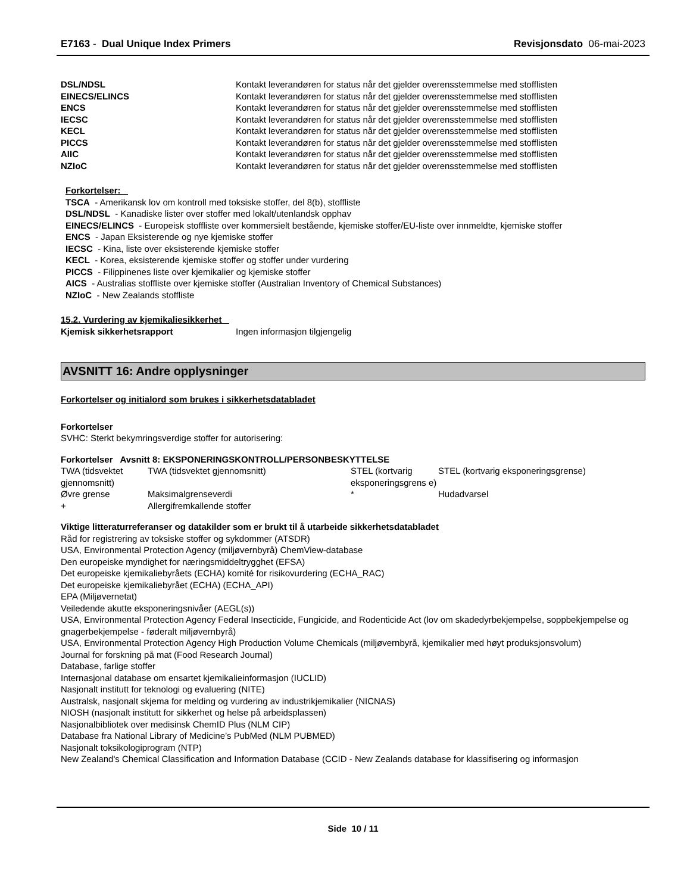E7163 - Dual Unique Index Primers Revisjonsdato 06-mai-2023
| DSL/NDSL | Kontakt leverandøren for status når det gjelder overensstemmelse med stofflisten |
| EINECS/ELINCS | Kontakt leverandøren for status når det gjelder overensstemmelse med stofflisten |
| ENCS | Kontakt leverandøren for status når det gjelder overensstemmelse med stofflisten |
| IECSC | Kontakt leverandøren for status når det gjelder overensstemmelse med stofflisten |
| KECL | Kontakt leverandøren for status når det gjelder overensstemmelse med stofflisten |
| PICCS | Kontakt leverandøren for status når det gjelder overensstemmelse med stofflisten |
| AIIC | Kontakt leverandøren for status når det gjelder overensstemmelse med stofflisten |
| NZIoC | Kontakt leverandøren for status når det gjelder overensstemmelse med stofflisten |
Forkortelser:
TSCA - Amerikansk lov om kontroll med toksiske stoffer, del 8(b), stoffliste
DSL/NDSL - Kanadiske lister over stoffer med lokalt/utenlandsk opphav
EINECS/ELINCS - Europeisk stoffliste over kommersielt bestående, kjemiske stoffer/EU-liste over innmeldte, kjemiske stoffer
ENCS - Japan Eksisterende og nye kjemiske stoffer
IECSC - Kina, liste over eksisterende kjemiske stoffer
KECL - Korea, eksisterende kjemiske stoffer og stoffer under vurdering
PICCS - Filippinenes liste over kjemikalier og kjemiske stoffer
AICS - Australias stoffliste over kjemiske stoffer (Australian Inventory of Chemical Substances)
NZIoC - New Zealands stoffliste
15.2. Vurdering av kjemikaliesikkerhet
| Kjemisk sikkerhetsrapport | Ingen informasjon tilgjengelig |
AVSNITT 16: Andre opplysninger
Forkortelser og initialord som brukes i sikkerhetsdatabladet
Forkortelser
SVHC: Sterkt bekymringsverdige stoffer for autorisering:
Forkortelser Avsnitt 8: EKSPONERINGSKONTROLL/PERSONBESKYTTELSE
| TWA (tidsvektet gjennomsnitt) | TWA (tidsvektet gjennomsnitt) | STEL (kortvarig eksponeringsgrens e) | STEL (kortvarig eksponeringsgrense) |
| Øvre grense | Maksimalgrenseverdi | * | Hudadvarsel |
| + | Allergifremkallende stoffer | | |
Viktige litteraturreferanser og datakilder som er brukt til å utarbeide sikkerhetsdatabladet
Råd for registrering av toksiske stoffer og sykdommer (ATSDR)
USA, Environmental Protection Agency (miljøvernbyrå) ChemView-database
Den europeiske myndighet for næringsmiddeltrygghet (EFSA)
Det europeiske kjemikaliebyråets (ECHA) komité for risikovurdering (ECHA_RAC)
Det europeiske kjemikaliebyrået (ECHA) (ECHA_API)
EPA (Miljøvernetat)
Veiledende akutte eksponeringsnivåer (AEGL(s))
USA, Environmental Protection Agency Federal Insecticide, Fungicide, and Rodenticide Act (lov om skadedyrbekjempelse, soppbekjempelse og gnagerbekjempelse - føderalt miljøvernbyrå)
USA, Environmental Protection Agency High Production Volume Chemicals (miljøvernbyrå, kjemikalier med høyt produksjonsvolum)
Journal for forskning på mat (Food Research Journal)
Database, farlige stoffer
Internasjonal database om ensartet kjemikalieinformasjon (IUCLID)
Nasjonalt institutt for teknologi og evaluering (NITE)
Australsk, nasjonalt skjema for melding og vurdering av industrikjemikalier (NICNAS)
NIOSH (nasjonalt institutt for sikkerhet og helse på arbeidsplassen)
Nasjonalbibliotek over medisinsk ChemID Plus (NLM CIP)
Database fra National Library of Medicine’s PubMed (NLM PUBMED)
Nasjonalt toksikologiprogram (NTP)
New Zealand's Chemical Classification and Information Database (CCID - New Zealands database for klassifisering og informasjon
Side 10 / 11